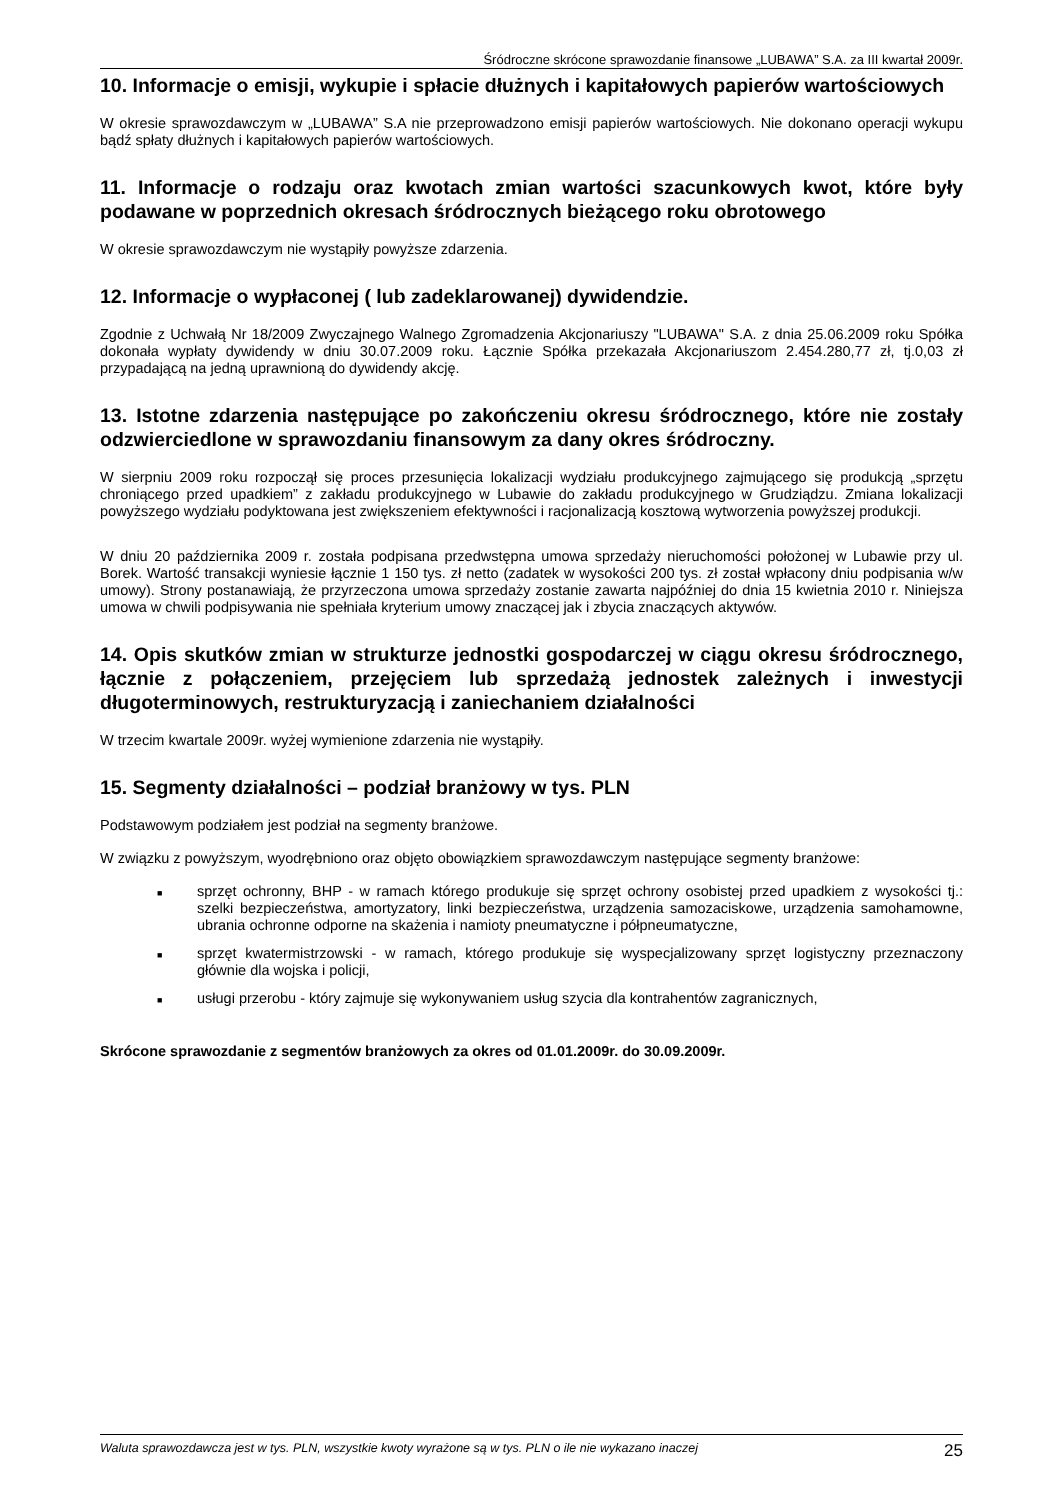Śródroczne skrócone sprawozdanie finansowe „LUBAWA” S.A. za III kwartał 2009r.
10. Informacje o emisji, wykupie i spłacie dłużnych i kapitałowych papierów wartościowych
W okresie sprawozdawczym w „LUBAWA” S.A nie przeprowadzono emisji papierów wartościowych. Nie dokonano operacji wykupu bądź spłaty dłużnych i kapitałowych papierów wartościowych.
11. Informacje o rodzaju oraz kwotach zmian wartości szacunkowych kwot, które były podawane w poprzednich okresach śródrocznych bieżącego roku obrotowego
W okresie sprawozdawczym nie wystąpiły powyższe zdarzenia.
12. Informacje o wypłaconej ( lub zadeklarowanej) dywidendzie.
Zgodnie z Uchwałą Nr 18/2009 Zwyczajnego Walnego Zgromadzenia Akcjonariuszy "LUBAWA" S.A. z dnia 25.06.2009 roku Spółka dokonała wypłaty dywidendy w dniu 30.07.2009 roku. Łącznie Spółka przekazała Akcjonariuszom 2.454.280,77 zł, tj.0,03 zł przypadającą na jedną uprawnioną do dywidendy akcję.
13. Istotne zdarzenia następujące po zakończeniu okresu śródrocznego, które nie zostały odzwierciedlone w sprawozdaniu finansowym za dany okres śródroczny.
W sierpniu 2009 roku rozpoczął się proces przesunięcia lokalizacji wydziału produkcyjnego zajmującego się produkcją „sprzętu chroniącego przed upadkiem” z zakładu produkcyjnego w Lubawie do zakładu produkcyjnego w Grudziądzu. Zmiana lokalizacji powyższego wydziału podyktowana jest zwiększeniem efektywności i racjonalizacją kosztową wytworzenia powyższej produkcji.
W dniu 20 października 2009 r. została podpisana przedwstępna umowa sprzedaży nieruchomości położonej w Lubawie przy ul. Borek. Wartość transakcji wyniesie łącznie 1 150 tys. zł netto (zadatek w wysokości 200 tys. zł został wpłacony dniu podpisania w/w umowy). Strony postanawiają, że przyrzeczona umowa sprzedaży zostanie zawarta najpóźniej do dnia 15 kwietnia 2010 r. Niniejsza umowa w chwili podpisywania nie spełniała kryterium umowy znaczącej jak i zbycia znaczących aktywów.
14. Opis skutków zmian w strukturze jednostki gospodarczej w ciągu okresu śródrocznego, łącznie z połączeniem, przejęciem lub sprzedażą jednostek zależnych i inwestycji długoterminowych, restrukturyzacją i zaniechaniem działalności
W trzecim kwartale 2009r. wyżej wymienione zdarzenia nie wystąpiły.
15. Segmenty działalności – podział branżowy w tys. PLN
Podstawowym podziałem jest podział na segmenty branżowe.
W związku z powyższym, wyodrębniono oraz objęto obowiązkiem sprawozdawczym następujące segmenty branżowe:
■ sprzęt ochronny, BHP - w ramach którego produkuje się sprzęt ochrony osobistej przed upadkiem z wysokości tj.: szelki bezpieczeństwa, amortyzatory, linki bezpieczeństwa, urządzenia samozaciskowe, urządzenia samohamowne, ubrania ochronne odporne na skażenia i namioty pneumatyczne i półpneumatyczne,
■ sprzęt kwatermistrzowski - w ramach, którego produkuje się wyspecjalizowany sprzęt logistyczny przeznaczony głównie dla wojska i policji,
■ usługi przerobu - który zajmuje się wykonywaniem usług szycia dla kontrahentów zagranicznych,
Skrócone sprawozdanie z segmentów branżowych za okres od 01.01.2009r. do 30.09.2009r.
Waluta sprawozdawcza jest w tys. PLN, wszystkie kwoty wyrażone są w tys. PLN o ile nie wykazano inaczej 25